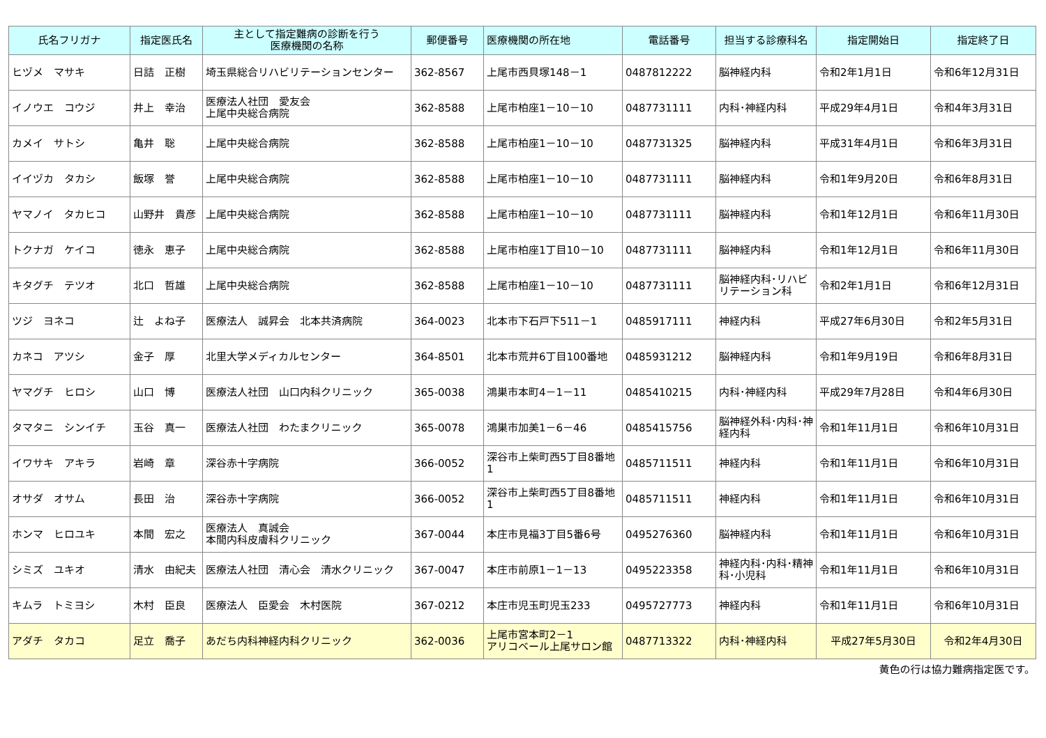| 氏名フリガナ | 指定医氏名 | 主として指定難病の診断を行う 医療機関の名称 | 郵便番号 | 医療機関の所在地 | 電話番号 | 担当する診療科名 | 指定開始日 | 指定終了日 |
| --- | --- | --- | --- | --- | --- | --- | --- | --- |
| ヒヅメ マサキ | 日詰 正樹 | 埼玉県総合リハビリテーションセンター | 362-8567 | 上尾市西貝塚148－1 | 0487812222 | 脳神経内科 | 令和2年1月1日 | 令和6年12月31日 |
| イノウエ コウジ | 井上 幸治 | 医療法人社団 愛友会 上尾中央総合病院 | 362-8588 | 上尾市柏座1－10－10 | 0487731111 | 内科･神経内科 | 平成29年4月1日 | 令和4年3月31日 |
| カメイ サトシ | 亀井 聡 | 上尾中央総合病院 | 362-8588 | 上尾市柏座1－10－10 | 0487731325 | 脳神経内科 | 平成31年4月1日 | 令和6年3月31日 |
| イイヅカ タカシ | 飯塚 誉 | 上尾中央総合病院 | 362-8588 | 上尾市柏座1－10－10 | 0487731111 | 脳神経内科 | 令和1年9月20日 | 令和6年8月31日 |
| ヤマノイ タカヒコ | 山野井 貴彦 | 上尾中央総合病院 | 362-8588 | 上尾市柏座1－10－10 | 0487731111 | 脳神経内科 | 令和1年12月1日 | 令和6年11月30日 |
| トクナガ ケイコ | 徳永 恵子 | 上尾中央総合病院 | 362-8588 | 上尾市柏座1丁目10－10 | 0487731111 | 脳神経内科 | 令和1年12月1日 | 令和6年11月30日 |
| キタグチ テツオ | 北口 哲雄 | 上尾中央総合病院 | 362-8588 | 上尾市柏座1－10－10 | 0487731111 | 脳神経内科･リハビリテーション科 | 令和2年1月1日 | 令和6年12月31日 |
| ツジ ヨネコ | 辻 よね子 | 医療法人 誠昇会 北本共済病院 | 364-0023 | 北本市下石戸下511－1 | 0485917111 | 神経内科 | 平成27年6月30日 | 令和2年5月31日 |
| カネコ アツシ | 金子 厚 | 北里大学メディカルセンター | 364-8501 | 北本市荒井6丁目100番地 | 0485931212 | 脳神経内科 | 令和1年9月19日 | 令和6年8月31日 |
| ヤマグチ ヒロシ | 山口 博 | 医療法人社団 山口内科クリニック | 365-0038 | 鴻巣市本町4－1－11 | 0485410215 | 内科･神経内科 | 平成29年7月28日 | 令和4年6月30日 |
| タマタニ シンイチ | 玉谷 真一 | 医療法人社団 わたまクリニック | 365-0078 | 鴻巣市加美1－6－46 | 0485415756 | 脳神経外科･内科･神経内科 | 令和1年11月1日 | 令和6年10月31日 |
| イワサキ アキラ | 岩崎 章 | 深谷赤十字病院 | 366-0052 | 深谷市上柴町西5丁目8番地1 | 0485711511 | 神経内科 | 令和1年11月1日 | 令和6年10月31日 |
| オサダ オサム | 長田 治 | 深谷赤十字病院 | 366-0052 | 深谷市上柴町西5丁目8番地1 | 0485711511 | 神経内科 | 令和1年11月1日 | 令和6年10月31日 |
| ホンマ ヒロユキ | 本間 宏之 | 医療法人 真誠会 本間内科皮膚科クリニック | 367-0044 | 本庄市見福3丁目5番6号 | 0495276360 | 脳神経内科 | 令和1年11月1日 | 令和6年10月31日 |
| シミズ ユキオ | 清水 由紀夫 | 医療法人社団 清心会 清水クリニック | 367-0047 | 本庄市前原1－1－13 | 0495223358 | 神経内科･内科･精神科･小児科 | 令和1年11月1日 | 令和6年10月31日 |
| キムラ トミヨシ | 木村 臣良 | 医療法人 臣愛会 木村医院 | 367-0212 | 本庄市児玉町児玉233 | 0495727773 | 神経内科 | 令和1年11月1日 | 令和6年10月31日 |
| アダチ タカコ | 足立 喬子 | あだち内科神経内科クリニック | 362-0036 | 上尾市宮本町2－1 アリコベール上尾サロン館 | 0487713322 | 内科･神経内科 | 平成27年5月30日 | 令和2年4月30日 |
黄色の行は協力難病指定医です。